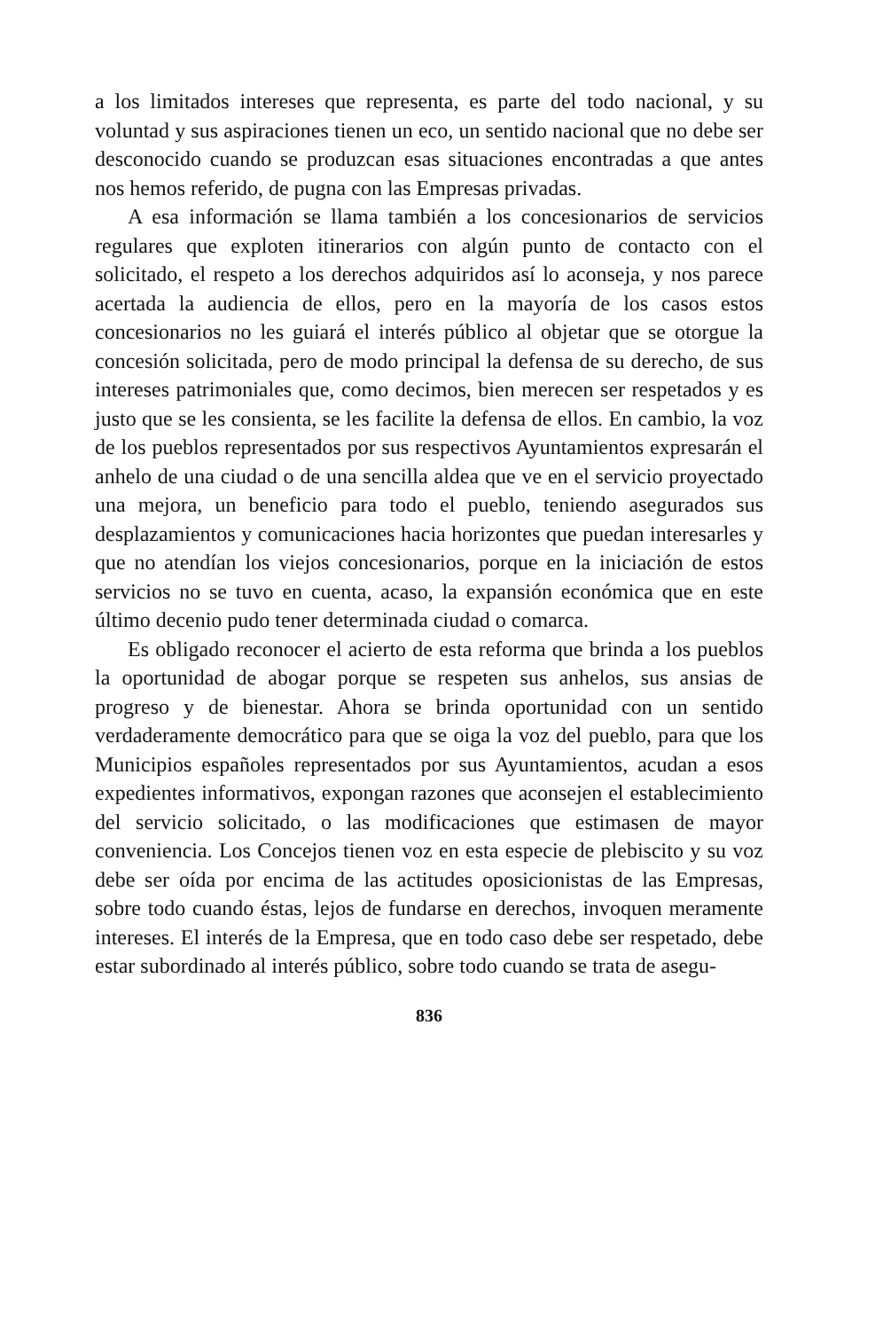a los limitados intereses que representa, es parte del todo nacional, y su voluntad y sus aspiraciones tienen un eco, un sentido nacional que no debe ser desconocido cuando se produzcan esas situaciones encontradas a que antes nos hemos referido, de pugna con las Empresas privadas.
A esa información se llama también a los concesionarios de servicios regulares que exploten itinerarios con algún punto de contacto con el solicitado, el respeto a los derechos adquiridos así lo aconseja, y nos parece acertada la audiencia de ellos, pero en la mayoría de los casos estos concesionarios no les guiará el interés público al objetar que se otorgue la concesión solicitada, pero de modo principal la defensa de su derecho, de sus intereses patrimoniales que, como decimos, bien merecen ser respetados y es justo que se les consienta, se les facilite la defensa de ellos. En cambio, la voz de los pueblos representados por sus respectivos Ayuntamientos expresarán el anhelo de una ciudad o de una sencilla aldea que ve en el servicio proyectado una mejora, un beneficio para todo el pueblo, teniendo asegurados sus desplazamientos y comunicaciones hacia horizontes que puedan interesarles y que no atendían los viejos concesionarios, porque en la iniciación de estos servicios no se tuvo en cuenta, acaso, la expansión económica que en este último decenio pudo tener determinada ciudad o comarca.
Es obligado reconocer el acierto de esta reforma que brinda a los pueblos la oportunidad de abogar porque se respeten sus anhelos, sus ansias de progreso y de bienestar. Ahora se brinda oportunidad con un sentido verdaderamente democrático para que se oiga la voz del pueblo, para que los Municipios españoles representados por sus Ayuntamientos, acudan a esos expedientes informativos, expongan razones que aconsejen el establecimiento del servicio solicitado, o las modificaciones que estimasen de mayor conveniencia. Los Concejos tienen voz en esta especie de plebiscito y su voz debe ser oída por encima de las actitudes oposicionistas de las Empresas, sobre todo cuando éstas, lejos de fundarse en derechos, invoquen meramente intereses. El interés de la Empresa, que en todo caso debe ser respetado, debe estar subordinado al interés público, sobre todo cuando se trata de asegu-
836